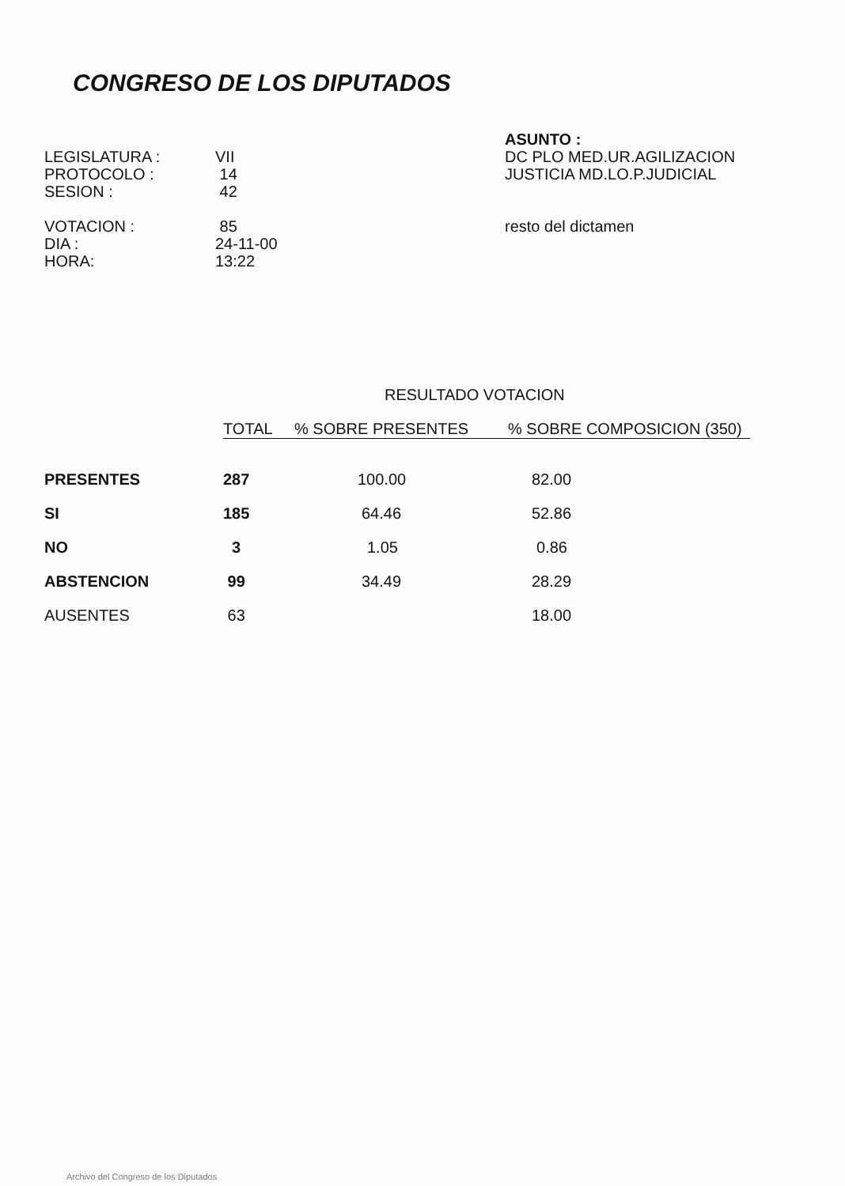CONGRESO DE LOS DIPUTADOS
LEGISLATURA :
PROTOCOLO :
SESION :
VOTACION :
DIA :
HORA:
VII
14
42
85
24-11-00
13:22
ASUNTO :
DC PLO MED.UR.AGILIZACION
JUSTICIA MD.LO.P.JUDICIAL
resto del dictamen
RESULTADO VOTACION
| | TOTAL | % SOBRE PRESENTES | % SOBRE COMPOSICION (350) |
| --- | --- | --- | --- |
| PRESENTES | 287 | 100.00 | 82.00 |
| SI | 185 | 64.46 | 52.86 |
| NO | 3 | 1.05 | 0.86 |
| ABSTENCION | 99 | 34.49 | 28.29 |
| AUSENTES | 63 | | 18.00 |
Archivo del Congreso de los Diputados